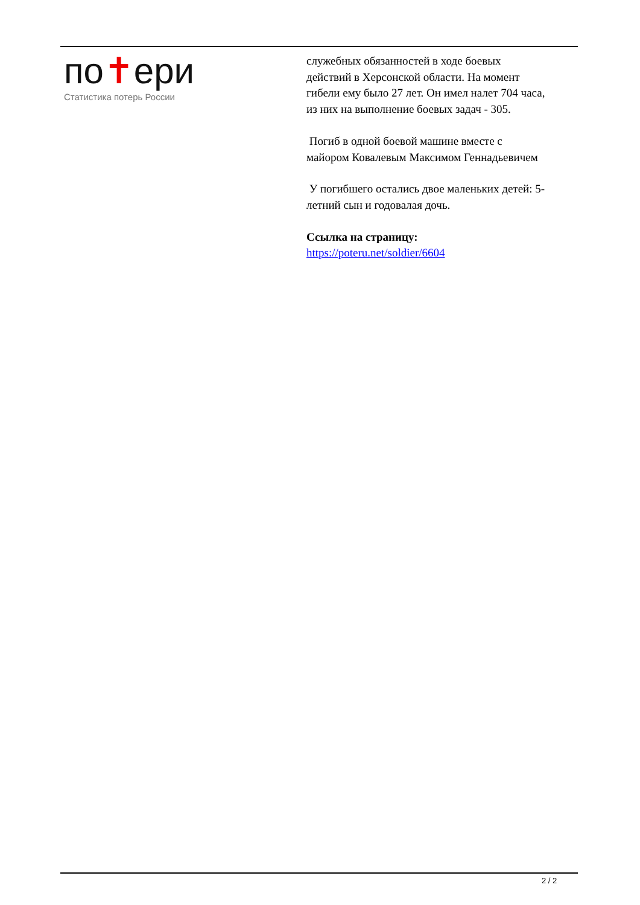по✝ери
Статистика потерь России
служебных обязанностей в ходе боевых действий в Херсонской области. На момент гибели ему было 27 лет. Он имел налет 704 часа, из них на выполнение боевых задач - 305.
Погиб в одной боевой машине вместе с майором Ковалевым Максимом Геннадьевичем
У погибшего остались двое маленьких детей: 5-летний сын и годовалая дочь.
Ссылка на страницу:
https://poteru.net/soldier/6604
2 / 2